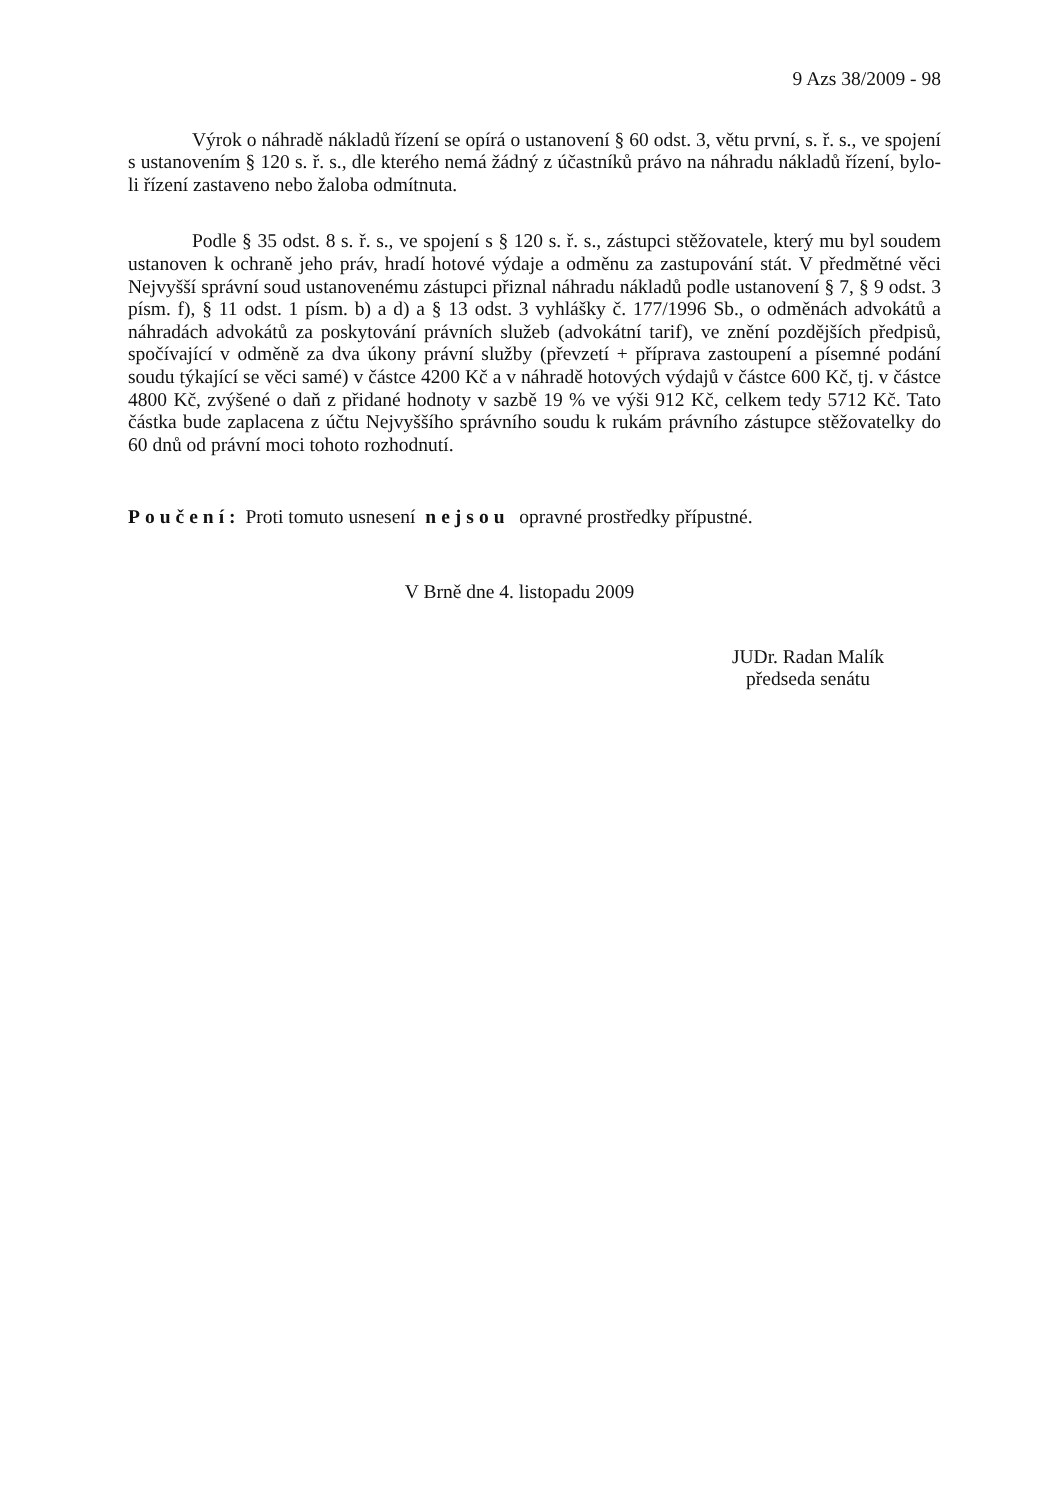9 Azs 38/2009 - 98
Výrok o náhradě nákladů řízení se opírá o ustanovení § 60 odst. 3, větu první, s. ř. s., ve spojení s ustanovením § 120 s. ř. s., dle kterého nemá žádný z účastníků právo na náhradu nákladů řízení, bylo-li řízení zastaveno nebo žaloba odmítnuta.
Podle § 35 odst. 8 s. ř. s., ve spojení s § 120 s. ř. s., zástupci stěžovatele, který mu byl soudem ustanoven k ochraně jeho práv, hradí hotové výdaje a odměnu za zastupování stát. V předmětné věci Nejvyšší správní soud ustanovenému zástupci přiznal náhradu nákladů podle ustanovení § 7, § 9 odst. 3 písm. f), § 11 odst. 1 písm. b) a d) a § 13 odst. 3 vyhlášky č. 177/1996 Sb., o odměnách advokátů a náhradách advokátů za poskytování právních služeb (advokátní tarif), ve znění pozdějších předpisů, spočívající v odměně za dva úkony právní služby (převzetí + příprava zastoupení a písemné podání soudu týkající se věci samé) v částce 4200 Kč a v náhradě hotových výdajů v částce 600 Kč, tj. v částce 4800 Kč, zvýšené o daň z přidané hodnoty v sazbě 19 % ve výši 912 Kč, celkem tedy 5712 Kč. Tato částka bude zaplacena z účtu Nejvyššího správního soudu k rukám právního zástupce stěžovatelky do 60 dnů od právní moci tohoto rozhodnutí.
Poučení: Proti tomuto usnesení nejsou opravné prostředky přípustné.
V Brně dne 4. listopadu 2009
JUDr. Radan Malík
předseda senátu